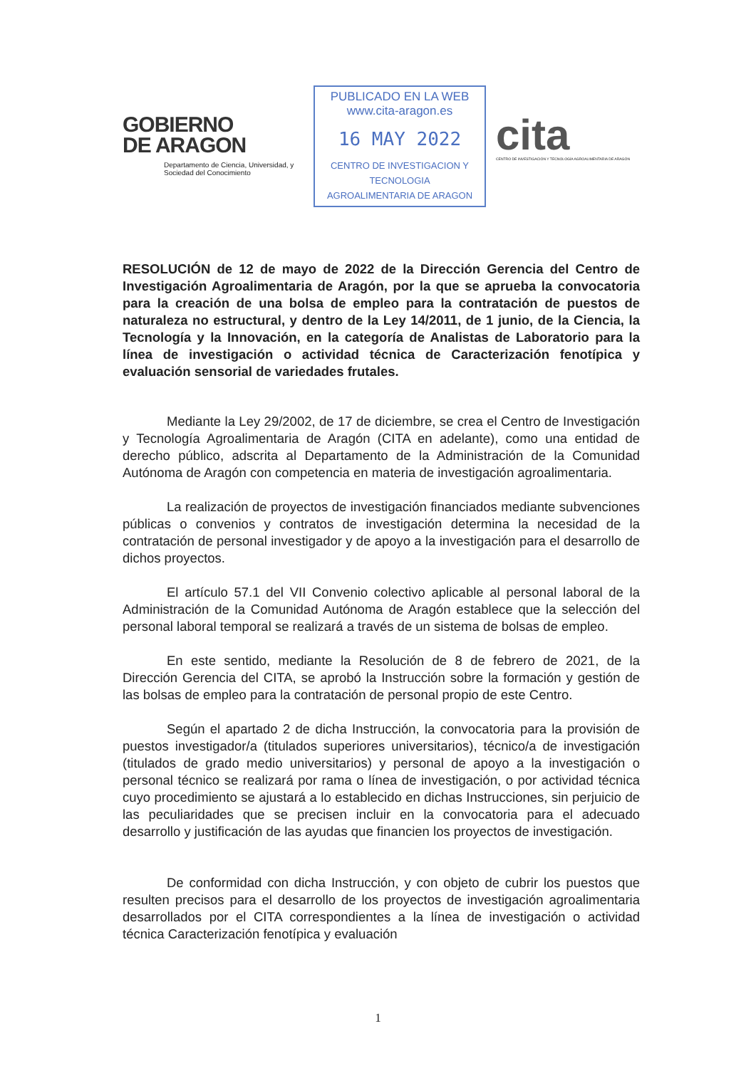GOBIERNO
DE ARAGON
Departamento de Ciencia, Universidad, y Sociedad del Conocimiento
PUBLICADO EN LA WEB
www.cita-aragon.es
16 MAY 2022
CENTRO DE INVESTIGACION Y TECNOLOGIA
AGROALIMENTARIA DE ARAGON
cita
CENTRO DE INVESTIGACIÓN Y TECNOLOGÍA AGROALIMENTARIA DE ARAGÓN
RESOLUCIÓN de 12 de mayo de 2022 de la Dirección Gerencia del Centro de Investigación Agroalimentaria de Aragón, por la que se aprueba la convocatoria para la creación de una bolsa de empleo para la contratación de puestos de naturaleza no estructural, y dentro de la Ley 14/2011, de 1 junio, de la Ciencia, la Tecnología y la Innovación, en la categoría de Analistas de Laboratorio para la línea de investigación o actividad técnica de Caracterización fenotípica y evaluación sensorial de variedades frutales.
Mediante la Ley 29/2002, de 17 de diciembre, se crea el Centro de Investigación y Tecnología Agroalimentaria de Aragón (CITA en adelante), como una entidad de derecho público, adscrita al Departamento de la Administración de la Comunidad Autónoma de Aragón con competencia en materia de investigación agroalimentaria.
La realización de proyectos de investigación financiados mediante subvenciones públicas o convenios y contratos de investigación determina la necesidad de la contratación de personal investigador y de apoyo a la investigación para el desarrollo de dichos proyectos.
El artículo 57.1 del VII Convenio colectivo aplicable al personal laboral de la Administración de la Comunidad Autónoma de Aragón establece que la selección del personal laboral temporal se realizará a través de un sistema de bolsas de empleo.
En este sentido, mediante la Resolución de 8 de febrero de 2021, de la Dirección Gerencia del CITA, se aprobó la Instrucción sobre la formación y gestión de las bolsas de empleo para la contratación de personal propio de este Centro.
Según el apartado 2 de dicha Instrucción, la convocatoria para la provisión de puestos investigador/a (titulados superiores universitarios), técnico/a de investigación (titulados de grado medio universitarios) y personal de apoyo a la investigación o personal técnico se realizará por rama o línea de investigación, o por actividad técnica cuyo procedimiento se ajustará a lo establecido en dichas Instrucciones, sin perjuicio de las peculiaridades que se precisen incluir en la convocatoria para el adecuado desarrollo y justificación de las ayudas que financien los proyectos de investigación.
De conformidad con dicha Instrucción, y con objeto de cubrir los puestos que resulten precisos para el desarrollo de los proyectos de investigación agroalimentaria desarrollados por el CITA correspondientes a la línea de investigación o actividad técnica Caracterización fenotípica y evaluación
1